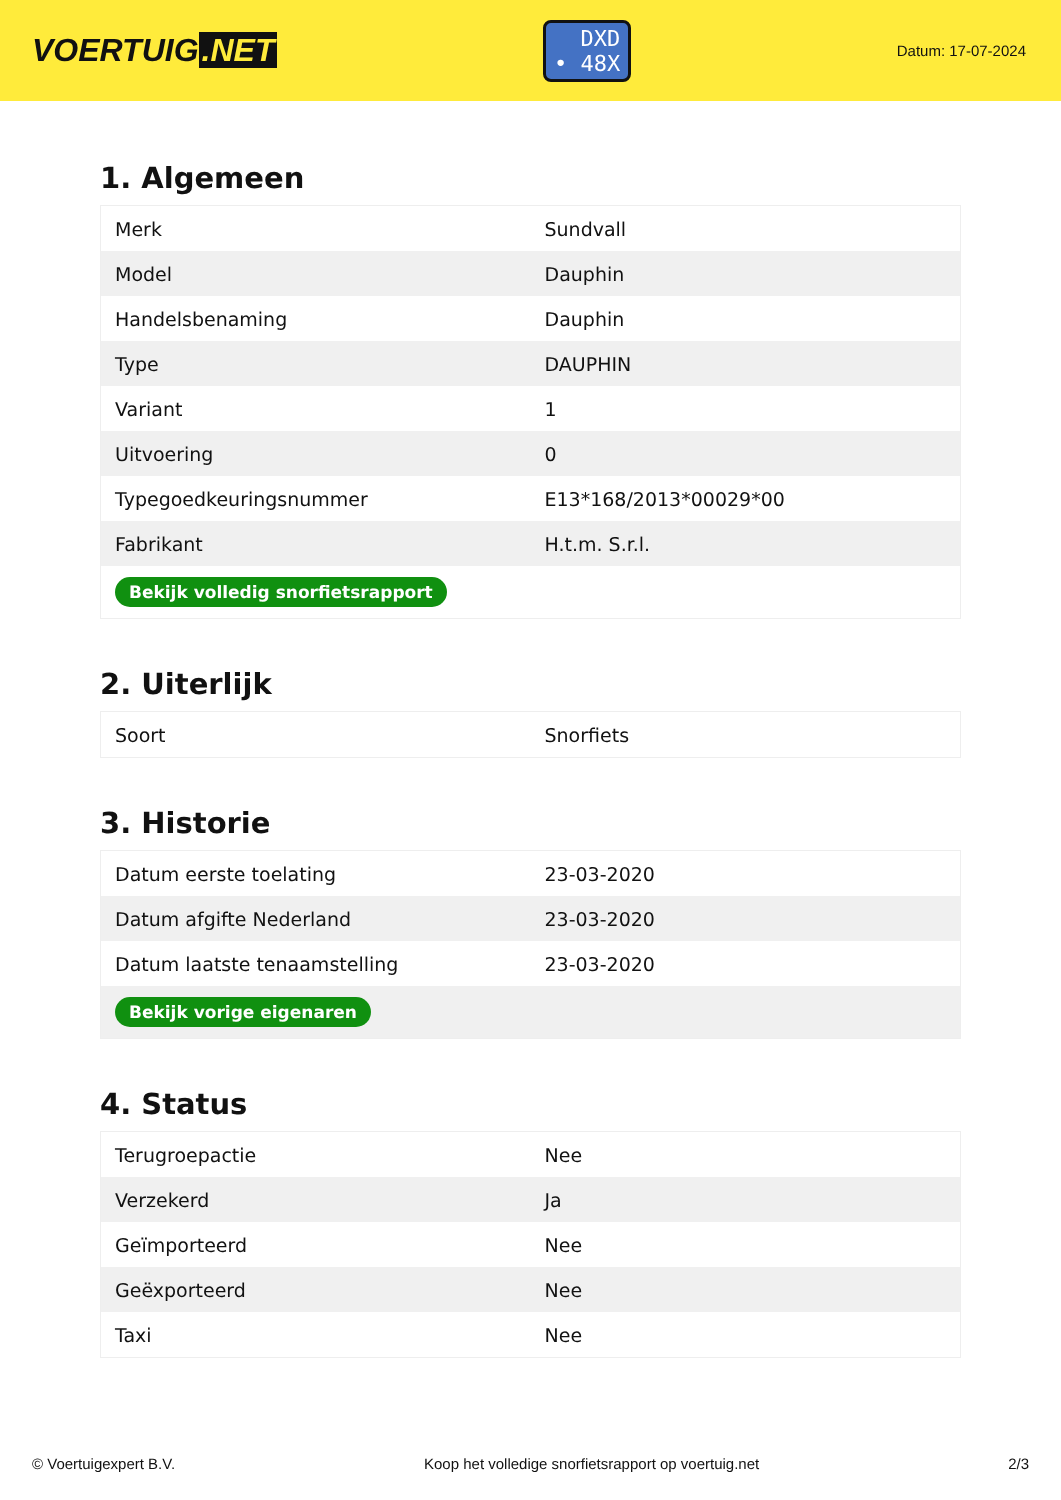VOERTUIG.NET
DXD
• 48X
Datum: 17-07-2024
1. Algemeen
| Merk | Sundvall |
| Model | Dauphin |
| Handelsbenaming | Dauphin |
| Type | DAUPHIN |
| Variant | 1 |
| Uitvoering | 0 |
| Typegoedkeuringsnummer | E13*168/2013*00029*00 |
| Fabrikant | H.t.m. S.r.l. |
| Bekijk volledig snorfietsrapport | |
2. Uiterlijk
| Soort | Snorfiets |
3. Historie
| Datum eerste toelating | 23-03-2020 |
| Datum afgifte Nederland | 23-03-2020 |
| Datum laatste tenaamstelling | 23-03-2020 |
| Bekijk vorige eigenaren | |
4. Status
| Terugroepactie | Nee |
| Verzekerd | Ja |
| Geïmporteerd | Nee |
| Geëxporteerd | Nee |
| Taxi | Nee |
© Voertuigexpert B.V. Koop het volledige snorfietsrapport op voertuig.net 2/3